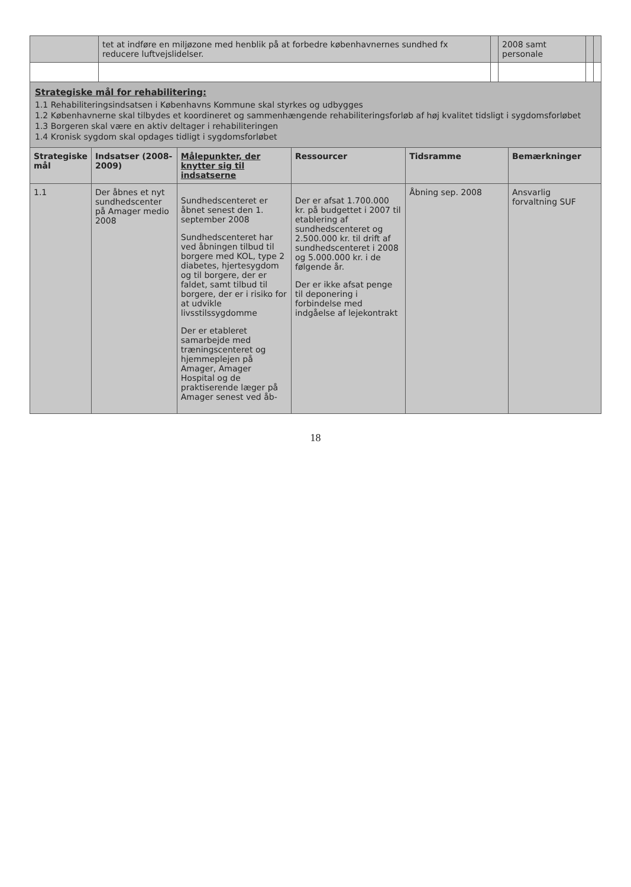| | tet at indføre en miljøzone med henblik på at forbedre københavnernes sundhed fx reducere luftvejslidelser. | | 2008 samt personale | | |
Strategiske mål for rehabilitering:
1.1 Rehabiliteringsindsatsen i Københavns Kommune skal styrkes og udbygges
1.2 Københavnerne skal tilbydes et koordineret og sammenhængende rehabiliteringsforløb af høj kvalitet tidsligt i sygdomsforløbet
1.3 Borgeren skal være en aktiv deltager i rehabiliteringen
1.4 Kronisk sygdom skal opdages tidligt i sygdomsforløbet
| Strategiske mål | Indsatser (2008-2009) | Målepunkter, der knytter sig til indsatserne | Ressourcer | Tidsramme | Bemærkninger |
| --- | --- | --- | --- | --- | --- |
| 1.1 | Der åbnes et nyt sundhedscenter på Amager medio 2008 | Sundhedscenteret er åbnet senest den 1. september 2008 Sundhedscenteret har ved åbningen tilbud til borgere med KOL, type 2 diabetes, hjertesygdom og til borgere, der er faldet, samt tilbud til borgere, der er i risiko for at udvikle livsstilssygdomme Der er etableret samarbejde med træningscenteret og hjemmeplejen på Amager, Amager Hospital og de praktiserende læger på Amager senest ved åb- | Der er afsat 1.700.000 kr. på budgettet i 2007 til etablering af sundhedscenteret og 2.500.000 kr. til drift af sundhedscenteret i 2008 og 5.000.000 kr. i de følgende år. Der er ikke afsat penge til deponering i forbindelse med indgåelse af lejekontrakt | Åbning sep. 2008 | Ansvarlig forvaltning SUF |
18